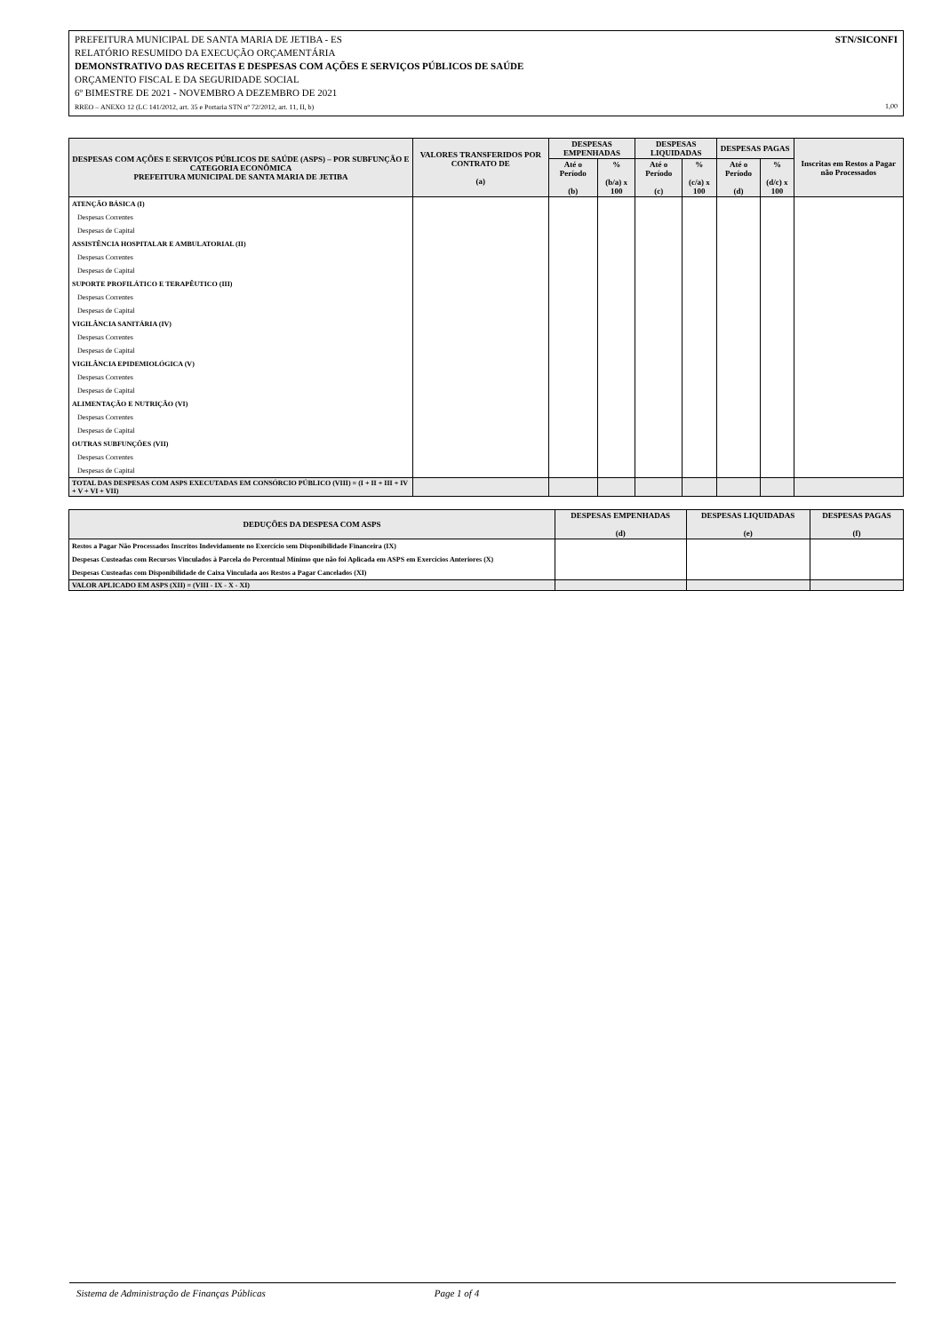STN/SICONFI PREFEITURA MUNICIPAL DE SANTA MARIA DE JETIBA - ES
RELATÓRIO RESUMIDO DA EXECUÇÃO ORÇAMENTÁRIA
DEMONSTRATIVO DAS RECEITAS E DESPESAS COM AÇÕES E SERVIÇOS PÚBLICOS DE SAÚDE
ORÇAMENTO FISCAL E DA SEGURIDADE SOCIAL
6º BIMESTRE DE 2021 - NOVEMBRO A DEZEMBRO DE 2021
RREO – ANEXO 12 (LC 141/2012, art. 35 e Portaria STN nº 72/2012, art. 11, II, b) 1,00
| DESPESAS COM AÇÕES E SERVIÇOS PÚBLICOS DE SAÚDE (ASPS) – POR SUBFUNÇÃO E CATEGORIA ECONÔMICA PREFEITURA MUNICIPAL DE SANTA MARIA DE JETIBA | VALORES TRANSFERIDOS POR CONTRATO DE (a) | DESPESAS EMPENHADAS | | DESPESAS LIQUIDADAS | | DESPESAS PAGAS | | Inscritas em Restos a Pagar não Processados |
| --- | --- | --- | --- | --- | --- | --- | --- | --- |
| | | Até o Período (b) | % (b/a) x 100 | Até o Período (c) | % (c/a) x 100 | Até o Período (d) | % (d/c) x 100 | |
| ATENÇÃO BÁSICA (I) | | | | | | | | |
| Despesas Correntes | | | | | | | | |
| Despesas de Capital | | | | | | | | |
| ASSISTÊNCIA HOSPITALAR E AMBULATORIAL (II) | | | | | | | | |
| Despesas Correntes | | | | | | | | |
| Despesas de Capital | | | | | | | | |
| SUPORTE PROFILÁTICO E TERAPÊUTICO (III) | | | | | | | | |
| Despesas Correntes | | | | | | | | |
| Despesas de Capital | | | | | | | | |
| VIGILÂNCIA SANITÁRIA (IV) | | | | | | | | |
| Despesas Correntes | | | | | | | | |
| Despesas de Capital | | | | | | | | |
| VIGILÂNCIA EPIDEMIOLÓGICA (V) | | | | | | | | |
| Despesas Correntes | | | | | | | | |
| Despesas de Capital | | | | | | | | |
| ALIMENTAÇÃO E NUTRIÇÃO (VI) | | | | | | | | |
| Despesas Correntes | | | | | | | | |
| Despesas de Capital | | | | | | | | |
| OUTRAS SUBFUNÇÕES (VII) | | | | | | | | |
| Despesas Correntes | | | | | | | | |
| Despesas de Capital | | | | | | | | |
| TOTAL DAS DESPESAS COM ASPS EXECUTADAS EM CONSÓRCIO PÚBLICO (VIII) = (I + II + III + IV + V + VI + VII) | | | | | | | | |
| DEDUÇÕES DA DESPESA COM ASPS | DESPESAS EMPENHADAS (d) | DESPESAS LIQUIDADAS (e) | DESPESAS PAGAS (f) |
| --- | --- | --- | --- |
| Restos a Pagar Não Processados Inscritos Indevidamente no Exercício sem Disponibilidade Financeira (IX) | | | |
| Despesas Custeadas com Recursos Vinculados à Parcela do Percentual Mínimo que não foi Aplicada em ASPS em Exercícios Anteriores (X) | | | |
| Despesas Custeadas com Disponibilidade de Caixa Vinculada aos Restos a Pagar Cancelados (XI) | | | |
| VALOR APLICADO EM ASPS (XII) = (VIII - IX - X - XI) | | | |
Sistema de Administração de Finanças Públicas Page 1 of 4